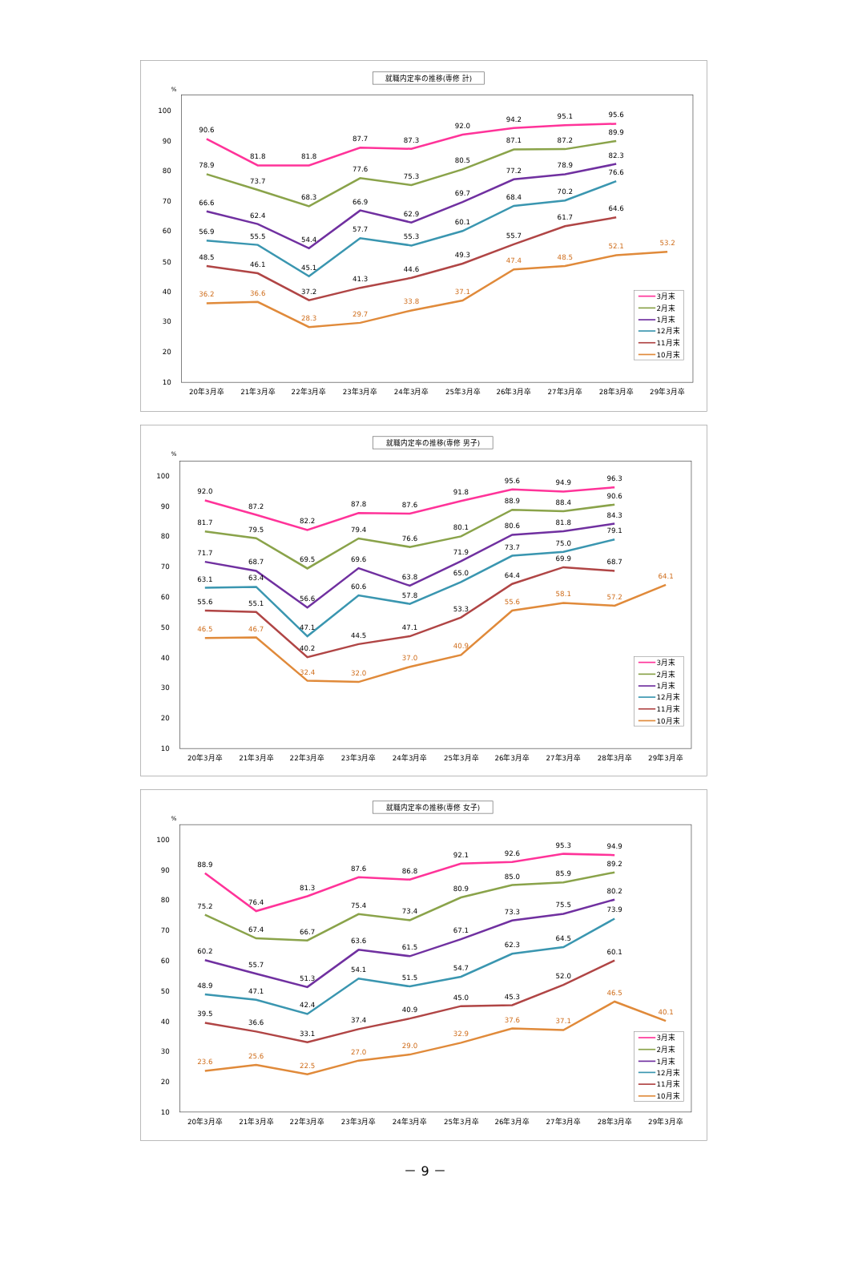就職内定率の推移(専修 計)
%
100
90
80
70
60
50
40
30
20
10
20年3月卒
21年3月卒
22年3月卒
23年3月卒
24年3月卒
25年3月卒
26年3月卒
27年3月卒
28年3月卒
29年3月卒
90.6
81.8
81.8
87.7
87.3
92.0
94.2
95.1
95.6
78.9
73.7
68.3
77.6
75.3
80.5
87.1
87.2
89.9
66.6
62.4
54.4
66.9
62.9
69.7
77.2
78.9
82.3
56.9
55.5
45.1
57.7
55.3
60.1
68.4
70.2
76.6
48.5
46.1
37.2
41.3
44.6
49.3
55.7
61.7
64.6
36.2
36.6
28.3
29.7
33.8
37.1
47.4
48.5
52.1
53.2
3月末
2月末
1月末
12月末
11月末
10月末
就職内定率の推移(専修 男子)
%
100
90
80
70
60
50
40
30
20
10
20年3月卒
21年3月卒
22年3月卒
23年3月卒
24年3月卒
25年3月卒
26年3月卒
27年3月卒
28年3月卒
29年3月卒
92.0
87.2
82.2
87.8
87.6
91.8
95.6
94.9
96.3
81.7
79.5
69.5
79.4
76.6
80.1
88.9
88.4
90.6
71.7
68.7
56.6
69.6
63.8
71.9
80.6
81.8
84.3
63.1
63.4
47.1
60.6
57.8
65.0
73.7
75.0
79.1
55.6
55.1
40.2
44.5
47.1
53.3
64.4
69.9
68.7
46.5
46.7
32.4
32.0
37.0
40.9
55.6
58.1
57.2
64.1
3月末
2月末
1月末
12月末
11月末
10月末
就職内定率の推移(専修 女子)
%
100
90
80
70
60
50
40
30
20
10
20年3月卒
21年3月卒
22年3月卒
23年3月卒
24年3月卒
25年3月卒
26年3月卒
27年3月卒
28年3月卒
29年3月卒
88.9
76.4
81.3
87.6
86.8
92.1
92.6
95.3
94.9
75.2
67.4
66.7
75.4
73.4
80.9
85.0
85.9
89.2
60.2
55.7
51.3
63.6
61.5
67.1
73.3
75.5
80.2
48.9
47.1
42.4
54.1
51.5
54.7
62.3
64.5
73.9
39.5
36.6
33.1
37.4
40.9
45.0
45.3
52.0
60.1
23.6
25.6
22.5
27.0
29.0
32.9
37.6
37.1
46.5
40.1
3月末
2月末
1月末
12月末
11月末
10月末
－ 9 －